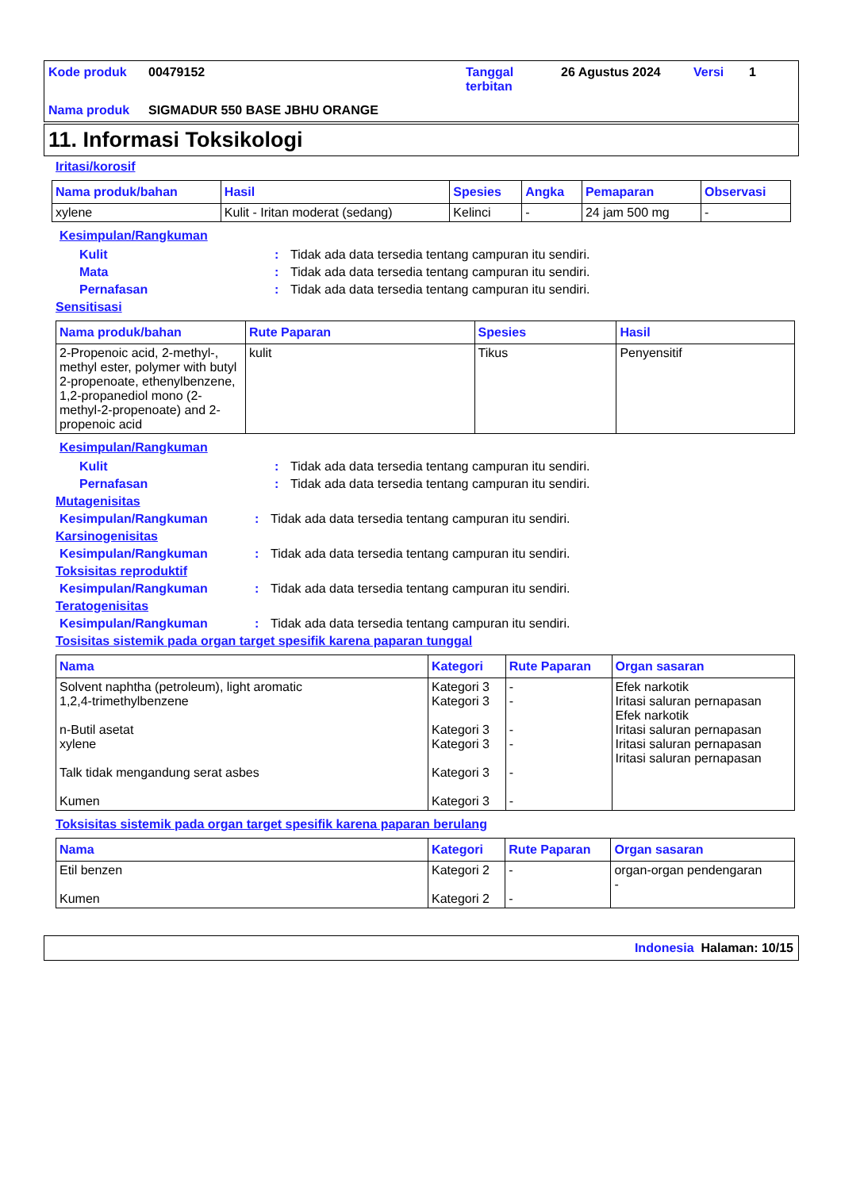Kode produk 00479152 Tanggal terbitan 26 Agustus 2024 Versi 1 Nama produk SIGMADUR 550 BASE JBHU ORANGE
11. Informasi Toksikologi
Iritasi/korosif
| Nama produk/bahan | Hasil | Spesies | Angka | Pemaparan | Observasi |
| --- | --- | --- | --- | --- | --- |
| xylene | Kulit - Iritan moderat (sedang) | Kelinci | - | 24 jam 500 mg | - |
Kesimpulan/Rangkuman
Kulit: Tidak ada data tersedia tentang campuran itu sendiri.
Mata: Tidak ada data tersedia tentang campuran itu sendiri.
Pernafasan: Tidak ada data tersedia tentang campuran itu sendiri.
Sensitisasi
| Nama produk/bahan | Rute Paparan | Spesies | Hasil |
| --- | --- | --- | --- |
| 2-Propenoic acid, 2-methyl-, methyl ester, polymer with butyl 2-propenoate, ethenylbenzene, 1,2-propanediol mono (2-methyl-2-propenoate) and 2-propenoic acid | kulit | Tikus | Penyensitif |
Kesimpulan/Rangkuman
Kulit: Tidak ada data tersedia tentang campuran itu sendiri.
Pernafasan: Tidak ada data tersedia tentang campuran itu sendiri.
Mutagenisitas
Kesimpulan/Rangkuman: Tidak ada data tersedia tentang campuran itu sendiri.
Karsinogenisitas
Kesimpulan/Rangkuman: Tidak ada data tersedia tentang campuran itu sendiri.
Toksisitas reproduktif
Kesimpulan/Rangkuman: Tidak ada data tersedia tentang campuran itu sendiri.
Teratogenisitas
Kesimpulan/Rangkuman: Tidak ada data tersedia tentang campuran itu sendiri.
Tosisitas sistemik pada organ target spesifik karena paparan tunggal
| Nama | Kategori | Rute Paparan | Organ sasaran |
| --- | --- | --- | --- |
| Solvent naphtha (petroleum), light aromatic 1,2,4-trimethylbenzene n-Butil asetat xylene Talk tidak mengandung serat asbes Kumen | Kategori 3 Kategori 3 Kategori 3 Kategori 3 Kategori 3 Kategori 3 | - - - - - - | Efek narkotik Iritasi saluran pernapasan Efek narkotik Iritasi saluran pernapasan Iritasi saluran pernapasan Iritasi saluran pernapasan |
Toksisitas sistemik pada organ target spesifik karena paparan berulang
| Nama | Kategori | Rute Paparan | Organ sasaran |
| --- | --- | --- | --- |
| Etil benzen Kumen | Kategori 2 Kategori 2 | - - | organ-organ pendengaran - |
Indonesia Halaman: 10/15